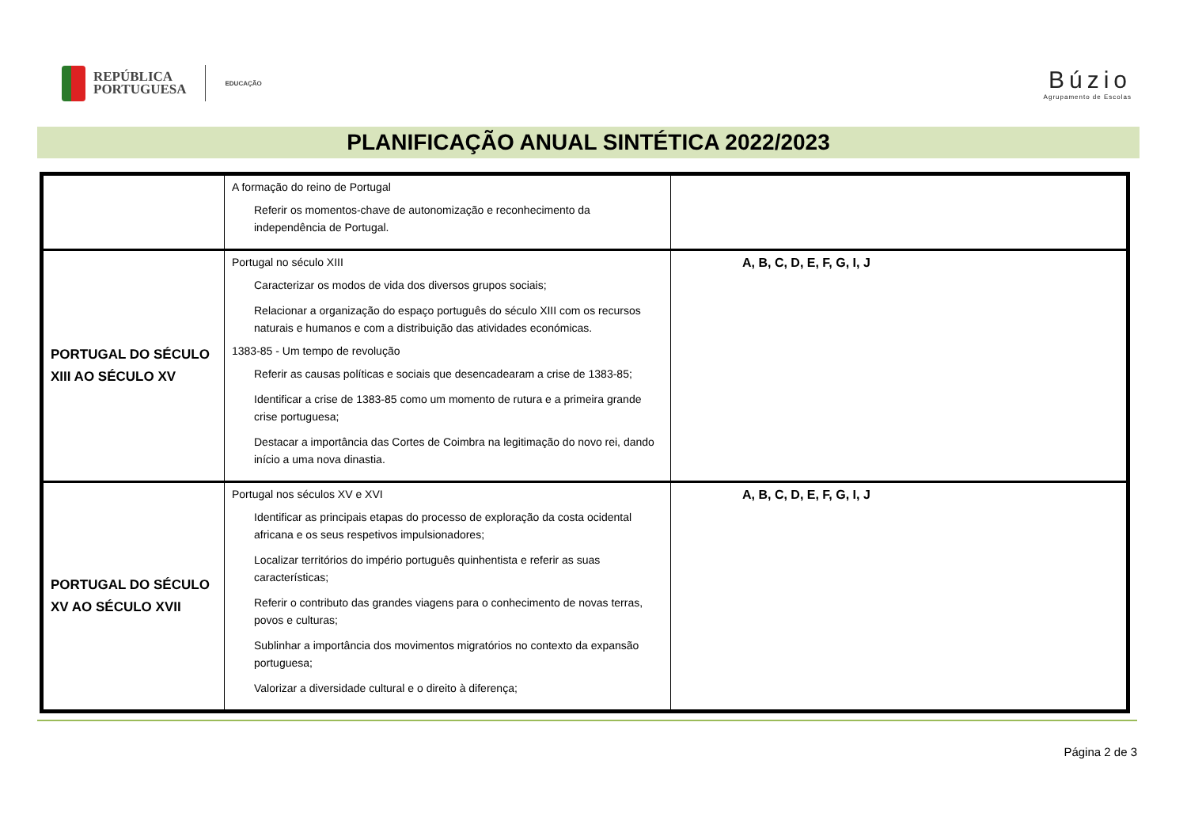REPÚBLICA
PORTUGUESA
EDUCAÇÃO
Búzio
Agrupamento de Escolas
PLANIFICAÇÃO ANUAL SINTÉTICA 2022/2023
| | A formação do reino de Portugal Referir os momentos-chave de autonomização e reconhecimento da independência de Portugal. | |
| PORTUGAL DO SÉCULO XIII AO SÉCULO XV | Portugal no século XIII Caracterizar os modos de vida dos diversos grupos sociais; Relacionar a organização do espaço português do século XIII com os recursos naturais e humanos e com a distribuição das atividades económicas. 1383-85 - Um tempo de revolução Referir as causas políticas e sociais que desencadearam a crise de 1383-85; Identificar a crise de 1383-85 como um momento de rutura e a primeira grande crise portuguesa; Destacar a importância das Cortes de Coimbra na legitimação do novo rei, dando início a uma nova dinastia. | A, B, C, D, E, F, G, I, J |
| PORTUGAL DO SÉCULO XV AO SÉCULO XVII | Portugal nos séculos XV e XVI Identificar as principais etapas do processo de exploração da costa ocidental africana e os seus respetivos impulsionadores; Localizar territórios do império português quinhentista e referir as suas características; Referir o contributo das grandes viagens para o conhecimento de novas terras, povos e culturas; Sublinhar a importância dos movimentos migratórios no contexto da expansão portuguesa; Valorizar a diversidade cultural e o direito à diferença; | A, B, C, D, E, F, G, I, J |
Página 2 de 3